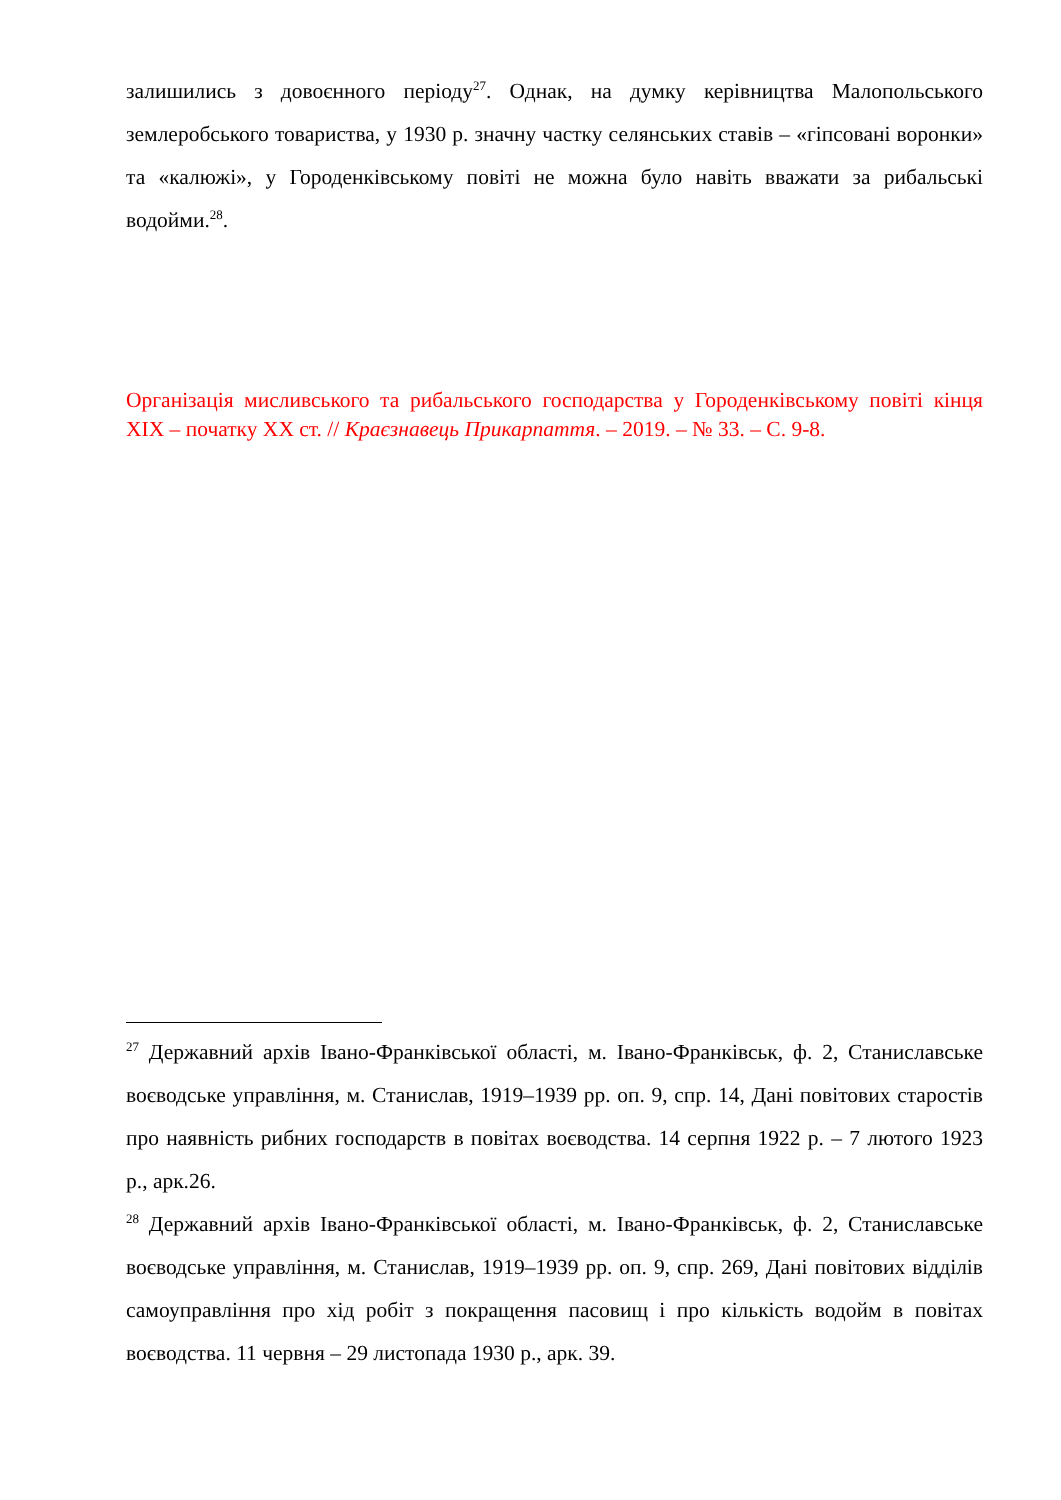залишились з довоєнного періоду<sup>27</sup>. Однак, на думку керівництва Малопольського землеробського товариства, у 1930 р. значну частку селянських ставів – «гіпсовані воронки» та «калюжі», у Городенківському повіті не можна було навіть вважати за рибальські водойми.<sup>28</sup>.
Організація мисливського та рибальського господарства у Городенківському повіті кінця ХІХ – початку ХХ ст. // Краєзнавець Прикарпаття. – 2019. – № 33. – С. 9-8.
<sup>27</sup> Державний архів Івано-Франківської області, м. Івано-Франківськ, ф. 2, Станиславське воєводське управління, м. Станислав, 1919–1939 рр. оп. 9, спр. 14, Дані повітових старостів про наявність рибних господарств в повітах воєводства. 14 серпня 1922 р. – 7 лютого 1923 р., арк.26.
<sup>28</sup> Державний архів Івано-Франківської області, м. Івано-Франківськ, ф. 2, Станиславське воєводське управління, м. Станислав, 1919–1939 рр. оп. 9, спр. 269, Дані повітових відділів самоуправління про хід робіт з покращення пасовищ і про кількість водойм в повітах воєводства. 11 червня – 29 листопада 1930 р., арк. 39.